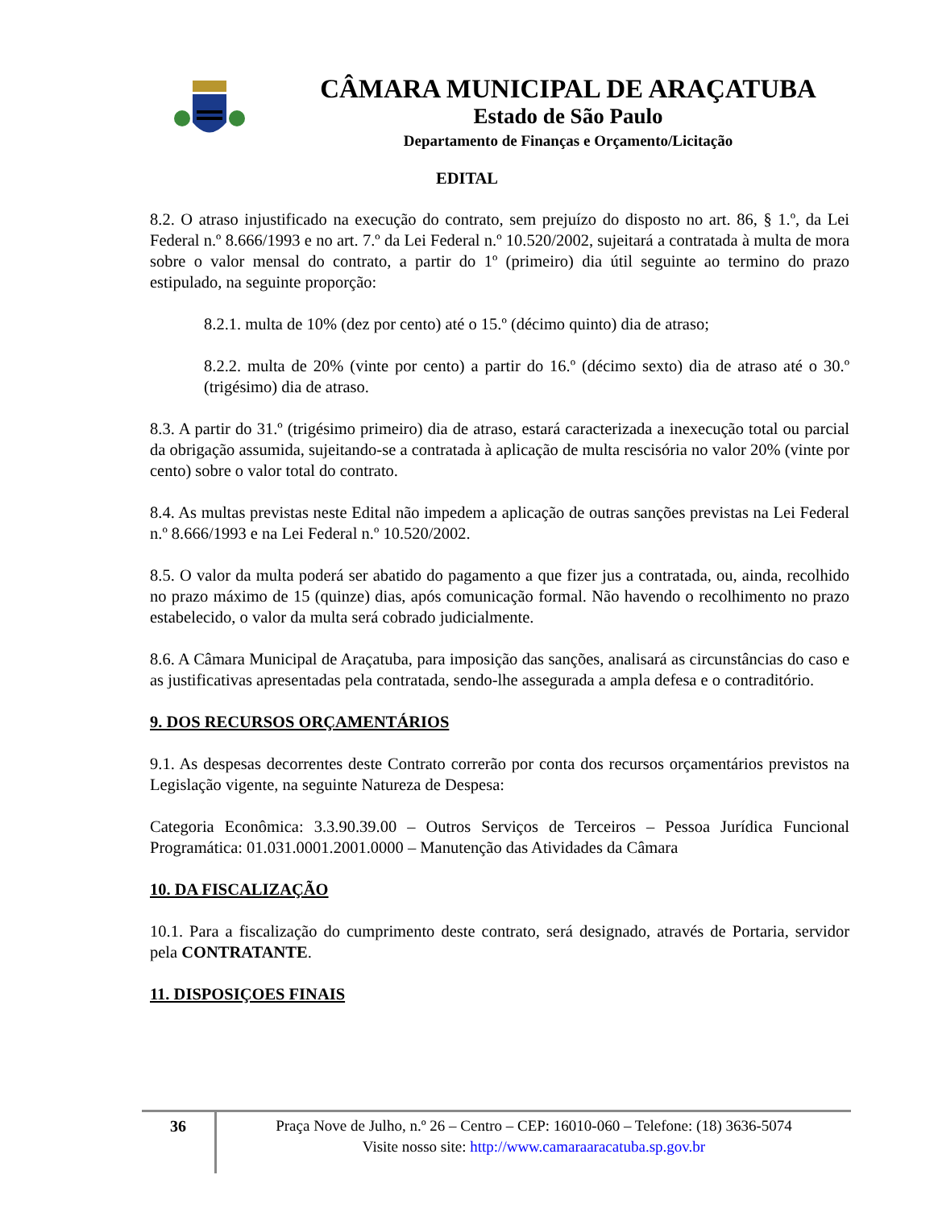CÂMARA MUNICIPAL DE ARAÇATUBA
Estado de São Paulo
Departamento de Finanças e Orçamento/Licitação
EDITAL
8.2. O atraso injustificado na execução do contrato, sem prejuízo do disposto no art. 86, § 1.º, da Lei Federal n.º 8.666/1993 e no art. 7.º da Lei Federal n.º 10.520/2002, sujeitará a contratada à multa de mora sobre o valor mensal do contrato, a partir do 1º (primeiro) dia útil seguinte ao termino do prazo estipulado, na seguinte proporção:
8.2.1. multa de 10% (dez por cento) até o 15.º (décimo quinto) dia de atraso;
8.2.2. multa de 20% (vinte por cento) a partir do 16.º (décimo sexto) dia de atraso até o 30.º (trigésimo) dia de atraso.
8.3. A partir do 31.º (trigésimo primeiro) dia de atraso, estará caracterizada a inexecução total ou parcial da obrigação assumida, sujeitando-se a contratada à aplicação de multa rescisória no valor 20% (vinte por cento) sobre o valor total do contrato.
8.4. As multas previstas neste Edital não impedem a aplicação de outras sanções previstas na Lei Federal n.º 8.666/1993 e na Lei Federal n.º 10.520/2002.
8.5. O valor da multa poderá ser abatido do pagamento a que fizer jus a contratada, ou, ainda, recolhido no prazo máximo de 15 (quinze) dias, após comunicação formal. Não havendo o recolhimento no prazo estabelecido, o valor da multa será cobrado judicialmente.
8.6. A Câmara Municipal de Araçatuba, para imposição das sanções, analisará as circunstâncias do caso e as justificativas apresentadas pela contratada, sendo-lhe assegurada a ampla defesa e o contraditório.
9. DOS RECURSOS ORÇAMENTÁRIOS
9.1. As despesas decorrentes deste Contrato correrão por conta dos recursos orçamentários previstos na Legislação vigente, na seguinte Natureza de Despesa:
Categoria Econômica: 3.3.90.39.00 – Outros Serviços de Terceiros – Pessoa Jurídica Funcional Programática: 01.031.0001.2001.0000 – Manutenção das Atividades da Câmara
10. DA FISCALIZAÇÃO
10.1. Para a fiscalização do cumprimento deste contrato, será designado, através de Portaria, servidor pela CONTRATANTE.
11. DISPOSIÇOES FINAIS
36
Praça Nove de Julho, n.º 26 – Centro – CEP: 16010-060 – Telefone: (18) 3636-5074
Visite nosso site: http://www.camaraaracatuba.sp.gov.br